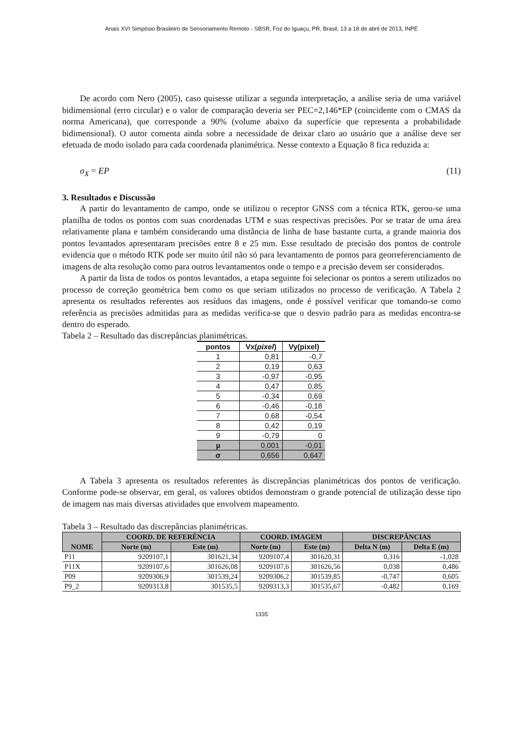Anais XVI Simpósio Brasileiro de Sensoriamento Remoto - SBSR, Foz do Iguaçu, PR, Brasil, 13 a 18 de abril de 2013, INPE
De acordo com Nero (2005), caso quisesse utilizar a segunda interpretação, a análise seria de uma variável bidimensional (erro circular) e o valor de comparação deveria ser PEC=2,146*EP (coincidente com o CMAS da norma Americana), que corresponde a 90% (volume abaixo da superfície que representa a probabilidade bidimensional). O autor comenta ainda sobre a necessidade de deixar claro ao usuário que a análise deve ser efetuada de modo isolado para cada coordenada planimétrica. Nesse contexto a Equação 8 fica reduzida a:
σ<sub>X</sub> = EP (11)
3. Resultados e Discussão
A partir do levantamento de campo, onde se utilizou o receptor GNSS com a técnica RTK, gerou-se uma planilha de todos os pontos com suas coordenadas UTM e suas respectivas precisões. Por se tratar de uma área relativamente plana e também considerando uma distância de linha de base bastante curta, a grande maioria dos pontos levantados apresentaram precisões entre 8 e 25 mm. Esse resultado de precisão dos pontos de controle evidencia que o método RTK pode ser muito útil não só para levantamento de pontos para georreferenciamento de imagens de alta resolução como para outros levantamentos onde o tempo e a precisão devem ser considerados.
A partir da lista de todos os pontos levantados, a etapa seguinte foi selecionar os pontos a serem utilizados no processo de correção geométrica bem como os que seriam utilizados no processo de verificação. A Tabela 2 apresenta os resultados referentes aos resíduos das imagens, onde é possível verificar que tomando-se como referência as precisões admitidas para as medidas verifica-se que o desvio padrão para as medidas encontra-se dentro do esperado.
Tabela 2 – Resultado das discrepâncias planimétricas.
| pontos | Vx( pixel ) | Vy(pixel) |
| --- | --- | --- |
| 1 | 0,81 | -0,7 |
| 2 | 0,19 | 0,63 |
| 3 | -0,97 | -0,95 |
| 4 | 0,47 | 0,85 |
| 5 | -0,34 | 0,69 |
| 6 | -0,46 | -0,18 |
| 7 | 0,68 | -0,54 |
| 8 | 0,42 | 0,19 |
| 9 | -0,79 | 0 |
| µ | 0,001 | -0,01 |
| σ | 0,656 | 0,647 |
A Tabela 3 apresenta os resultados referentes às discrepâncias planimétricas dos pontos de verificação. Conforme pode-se observar, em geral, os valores obtidos demonstram o grande potencial de utilização desse tipo de imagem nas mais diversas atividades que envolvem mapeamento.
Tabela 3 – Resultado das discrepâncias planimétricas.
| NOME | COORD. DE REFERÊNCIA | | COORD. IMAGEM | | DISCREPÂNCIAS | |
| --- | --- | --- | --- | --- | --- | --- |
| | Norte (m) | Este (m) | Norte (m) | Este (m) | Delta N (m) | Delta E (m) |
| P11 | 9209107,1 | 301621,34 | 9209107,4 | 301620,31 | 0,316 | -1,028 |
| P11X | 9209107,6 | 301626,08 | 9209107,6 | 301626,56 | 0,038 | 0,486 |
| P09 | 9209306,9 | 301539,24 | 9209306,2 | 301539,85 | -0,747 | 0,605 |
| P9_2 | 9209313,8 | 301535,5 | 9209313,3 | 301535,67 | -0,482 | 0,169 |
1335